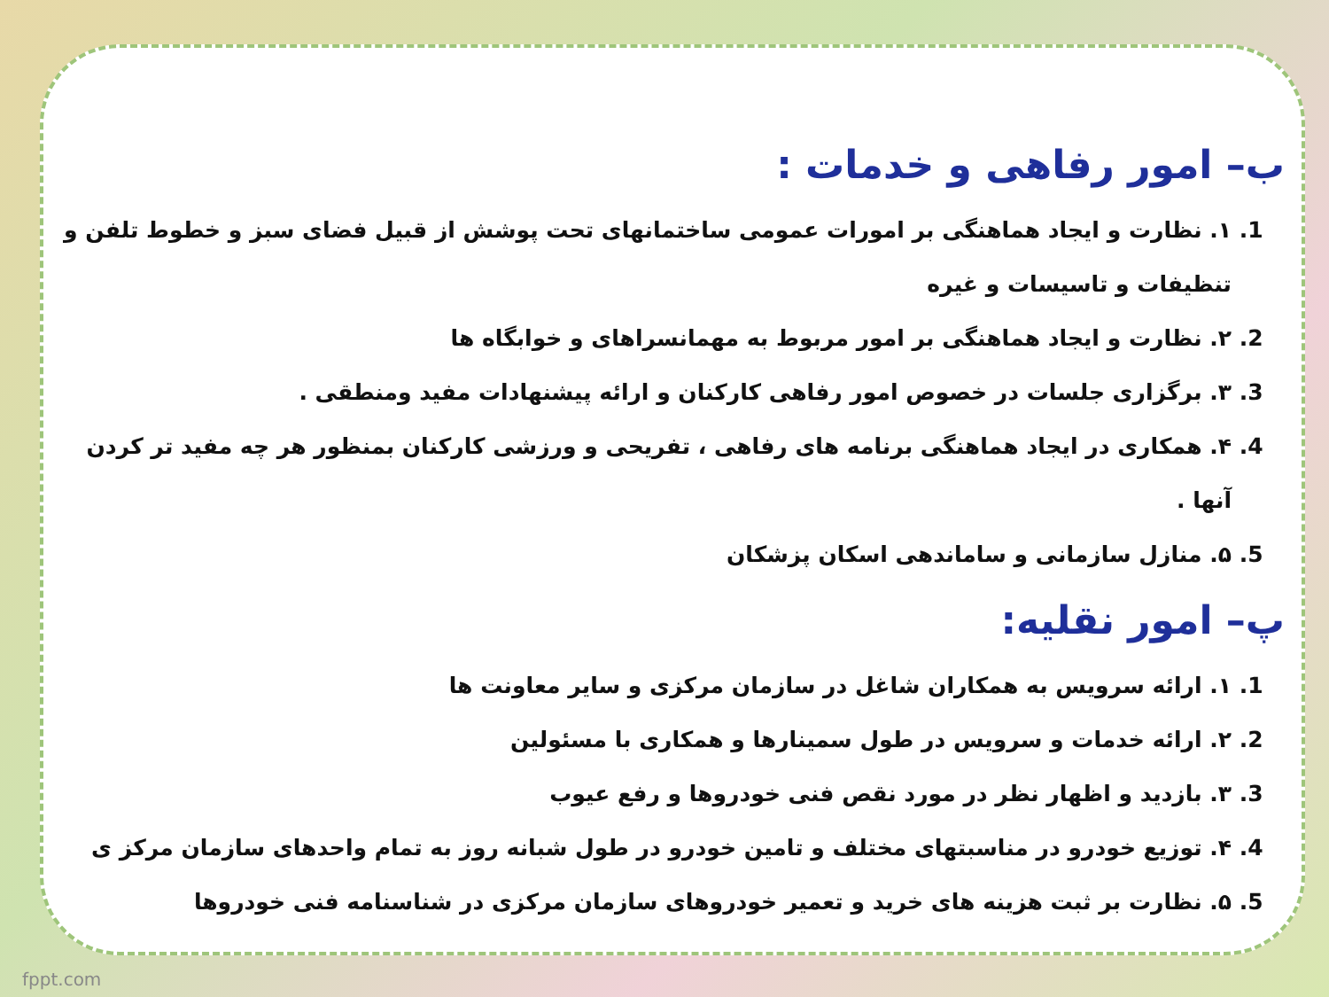ب– امور رفاهی و خدمات :
1. ۱. نظارت و ایجاد هماهنگی بر امورات عمومی ساختمانهای تحت پوشش از قبیل فضای سبز و خطوط تلفن و تنظیفات و تاسیسات و غیره
2. ۲. نظارت و ایجاد هماهنگی بر امور مربوط به مهمانسراهای و خوابگاه ها
3. ۳. برگزاری جلسات در خصوص امور رفاهی کارکنان و ارائه پیشنهادات مفید ومنطقی .
4. ۴. همکاری در ایجاد هماهنگی برنامه های رفاهی ، تفریحی و ورزشی کارکنان بمنظور هر چه مفید تر کردن آنها .
5. ۵. منازل سازمانی و ساماندهی اسکان پزشکان
پ– امور نقلیه:
1. ۱. ارائه سرویس به همکاران شاغل در سازمان مرکزی و سایر معاونت ها
2. ۲. ارائه خدمات و سرویس در طول سمینارها و همکاری با مسئولین
3. ۳. بازدید و اظهار نظر در مورد نقص فنی خودروها و رفع عیوب
4. ۴. توزیع خودرو در مناسبتهای مختلف و تامین خودرو در طول شبانه روز به تمام واحدهای سازمان مرکز ی
5. ۵. نظارت بر ثبت هزینه های خرید و تعمیر خودروهای سازمان مرکزی در شناسنامه فنی خودروها
fppt.com